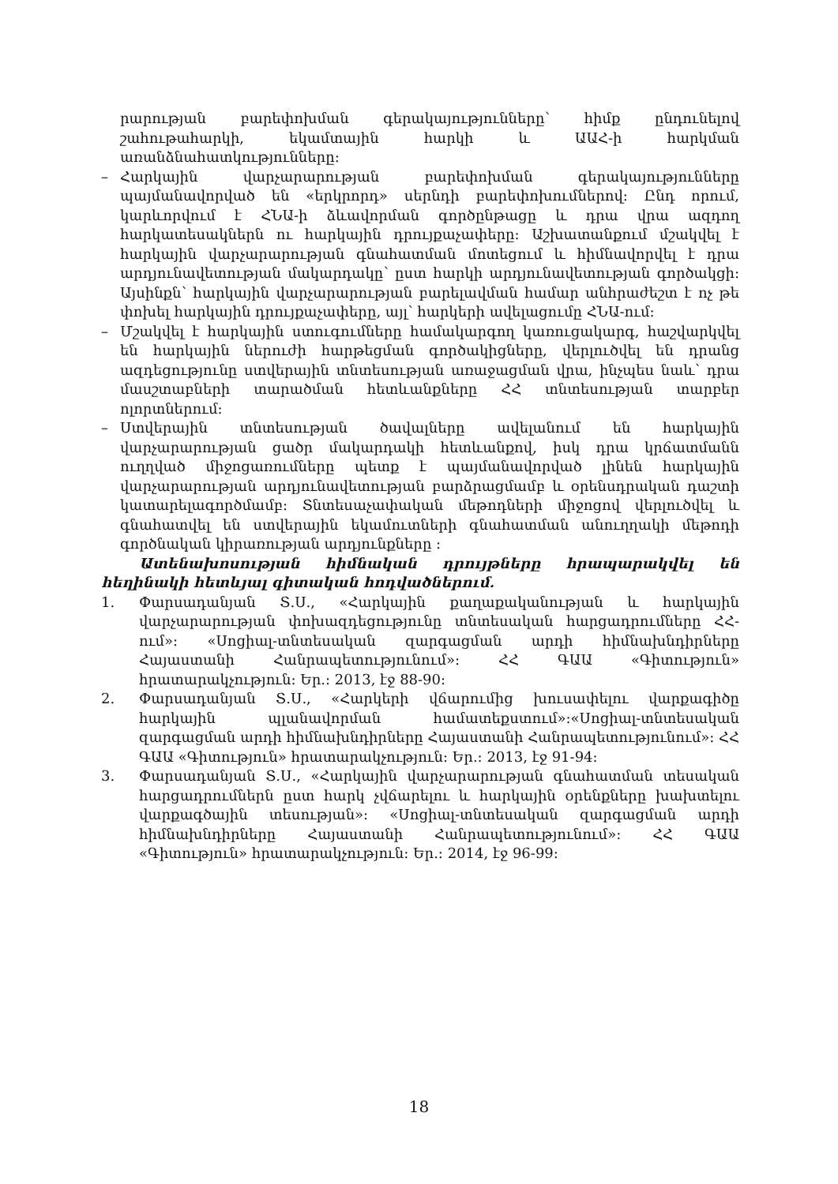րարության բարեփոխման գերակայությունները՝ հիմք ընդունելով շահութահարկի, եկամտային հարկի և ԱԱՀ-ի հարկման առանձնահատկությունները:
– Հարկային վարչարարության բարեփոխման գերակայությունները պայմանավորված են «երկրորդ» սերնդի բարեփոխումներով: Ընդ որում, կարևորվում է ՀՆԱ-ի ձևավորման գործընթացը և դրա վրա ազդող հարկատեսակներն ու հարկային դրույքաչափերը: Աշխատանքում մշակվել է հարկային վարչարարության գնահատման մոտեցում և հիմնավորվել է դրա արդյունավետության մակարդակը՝ ըստ հարկի արդյունավետության գործակցի: Այսինքն՝ հարկային վարչարարության բարելավման համար անհրաժեշտ է ոչ թե փոխել հարկային դրույքաչափերը, այլ՝ հարկերի ավելացումը ՀՆԱ-ում:
– Մշակվել է հարկային ստուգումները համակարգող կառուցակարգ, հաշվարկվել են հարկային ներուժի հարթեցման գործակիցները, վերլուծվել են դրանց ազդեցությունը ստվերային տնտեսության առաջացման վրա, ինչպես նաև՝ դրա մասշտաբների տարածման հետևանքները ՀՀ տնտեսության տարբեր ոլորտներում:
– Ստվերային տնտեսության ծավալները ավելանում են հարկային վարչարարության ցածր մակարդակի հետևանքով, իսկ դրա կրճատմանն ուղղված միջոցառումները պետք է պայմանավորված լինեն հարկային վարչարարության արդյունավետության բարձրացմամբ և օրենսդրական դաշտի կատարելագործմամբ: Տնտեսաչափական մեթոդների միջոցով վերլուծվել և գնահատվել են ստվերային եկամուտների գնահատման անուղղակի մեթոդի գործնական կիրառության արդյունքները :
Ատենախոսության հիմնական դրույթները հրապարակվել են հեղինակի հետևյալ գիտական հոդվածներում.
1. Փարսադանյան Տ.Ս., «Հարկային քաղաքականության և հարկային վարչարարության փոխազդեցությունը տնտեսական հարցադրումները ՀՀ-ում»: «Սոցիալ-տնտեսական զարգացման արդի հիմնախնդիրները Հայաստանի Հանրապետությունում»: ՀՀ ԳԱԱ «Գիտություն» հրատարակչություն: Եր.: 2013, էջ 88-90:
2. Փարսադանյան Տ.Ս., «Հարկերի վճարումից խուսափելու վարքագիծը հարկային պլանավորման համատեքստում»:«Սոցիալ-տնտեսական զարգացման արդի հիմնախնդիրները Հայաստանի Հանրապետությունում»: ՀՀ ԳԱԱ «Գիտություն» հրատարակչություն: Եր.: 2013, էջ 91-94:
3. Փարսադանյան Տ.Ս., «Հարկային վարչարարության գնահատման տեսական հարցադրումներն ըստ հարկ չվճարելու և հարկային օրենքները խախտելու վարքագծային տեսության»: «Սոցիալ-տնտեսական զարգացման արդի հիմնախնդիրները Հայաստանի Հանրապետությունում»: ՀՀ ԳԱԱ «Գիտություն» հրատարակչություն: Եր.: 2014, էջ 96-99:
18